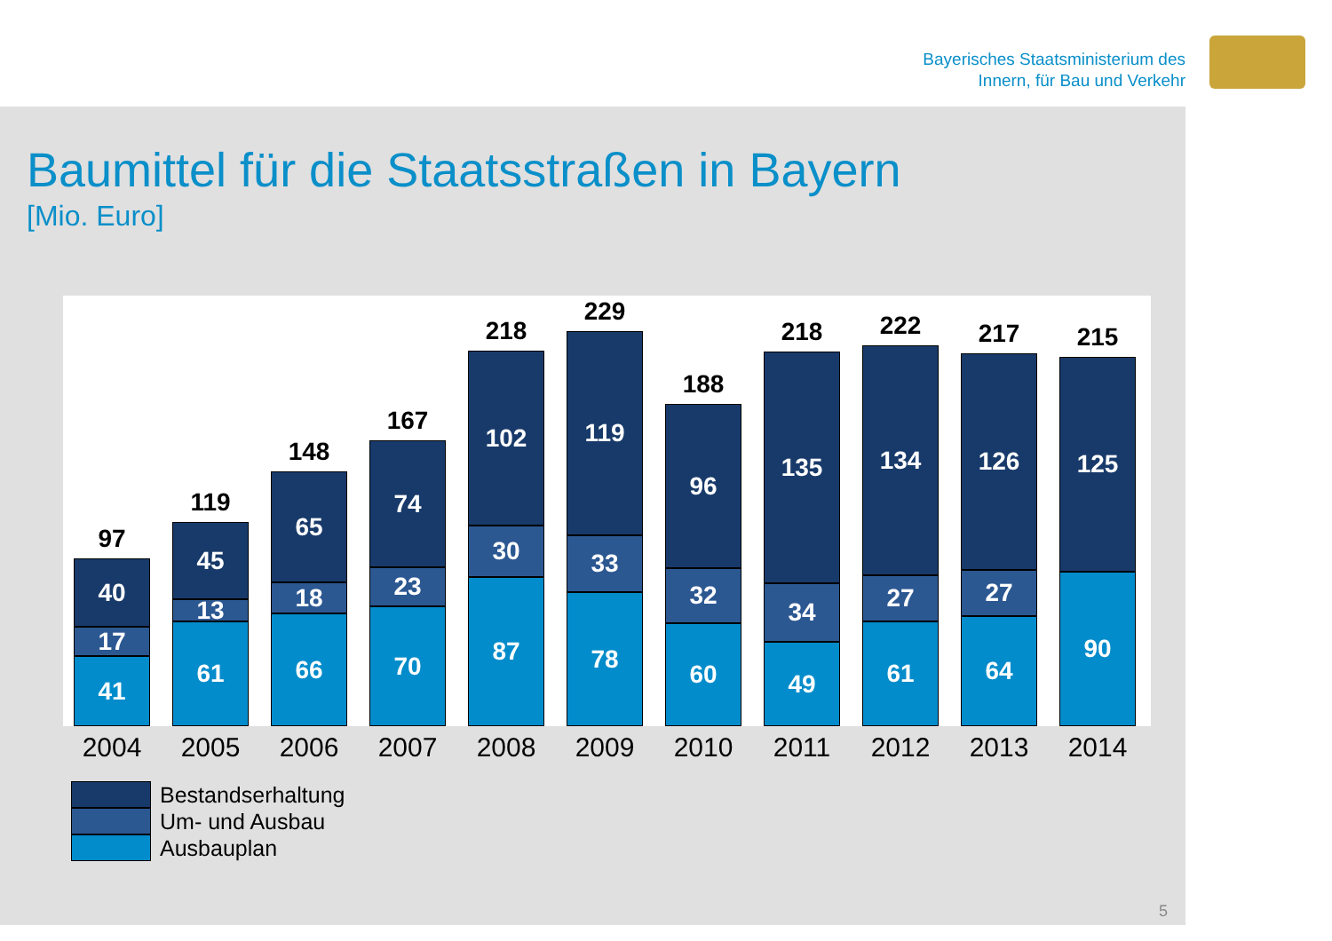Bayerisches Staatsministerium des
Innern, für Bau und Verkehr
Baumittel für die Staatsstraßen in Bayern
[Mio. Euro]
97
40
17
41
119
45
13
61
148
65
18
66
167
74
23
70
218
102
30
87
229
119
33
78
188
96
32
60
218
135
34
49
222
134
27
61
217
126
27
64
215
125
90
2004 2005 2006 2007 2008 2009 2010 2011 2012 2013 2014
Bestandserhaltung
Um- und Ausbau
Ausbauplan
5